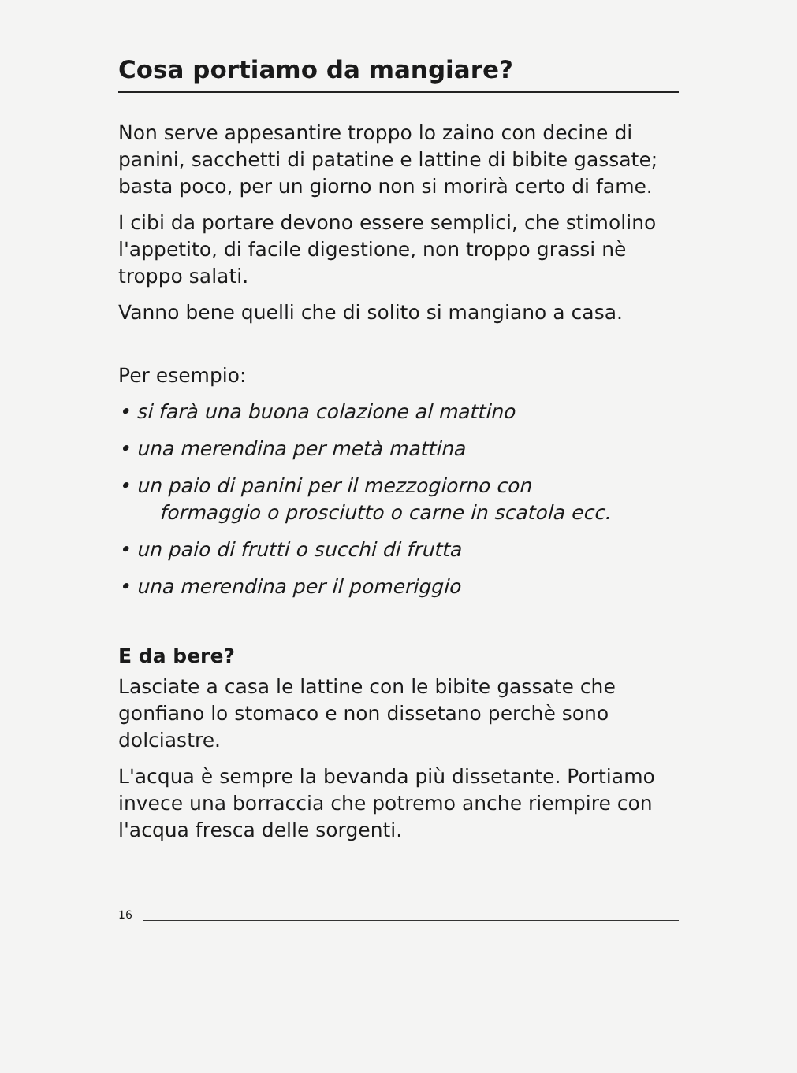Cosa portiamo da mangiare?
Non serve appesantire troppo lo zaino con decine di panini, sacchetti di patatine e lattine di bibite gassate; basta poco, per un giorno non si morirà certo di fame.
I cibi da portare devono essere semplici, che sti­molino l'appetito, di facile digestione, non troppo grassi nè troppo salati.
Vanno bene quelli che di solito si mangiano a casa.
Per esempio:
• si farà una buona colazione al mattino
• una merendina per metà mattina
• un paio di panini per il mezzogiorno con
formaggio o prosciutto o carne in scatola ecc.
• un paio di frutti o succhi di frutta
• una merendina per il pomeriggio
E da bere?
Lasciate a casa le lattine con le bibite gassate che gonfiano lo stomaco e non dissetano perchè sono dolciastre.
L'acqua è sempre la bevanda più dissetante. Por­tiamo invece una borraccia che potremo anche riempire con l'acqua fresca delle sorgenti.
16